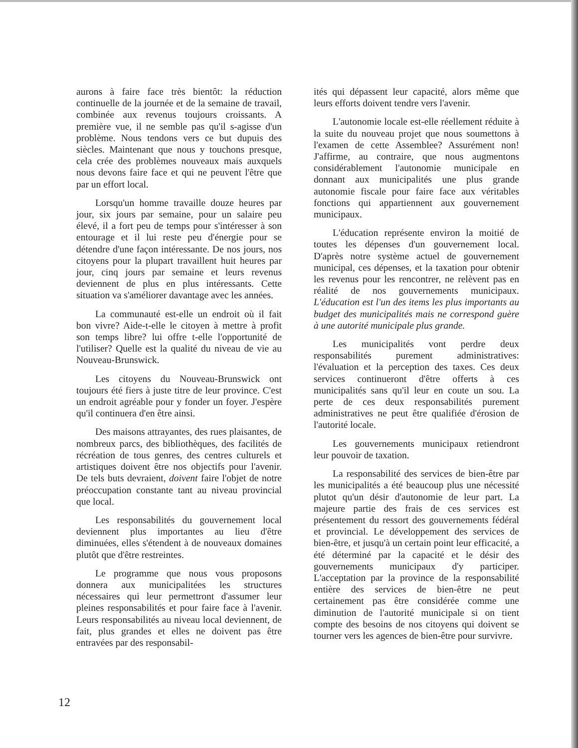aurons à faire face très bientôt: la réduction continuelle de la journée et de la semaine de travail, combinée aux revenus toujours croissants. A première vue, il ne semble pas qu'il s-agisse d'un problème. Nous tendons vers ce but dupuis des siècles. Maintenant que nous y touchons presque, cela crée des problèmes nouveaux mais auxquels nous devons faire face et qui ne peuvent l'être que par un effort local.
Lorsqu'un homme travaille douze heures par jour, six jours par semaine, pour un salaire peu élevé, il a fort peu de temps pour s'intéresser à son entourage et il lui reste peu d'énergie pour se détendre d'une façon intéressante. De nos jours, nos citoyens pour la plupart travaillent huit heures par jour, cinq jours par semaine et leurs revenus deviennent de plus en plus intéressants. Cette situation va s'améliorer davantage avec les années.
La communauté est-elle un endroit où il fait bon vivre? Aide-t-elle le citoyen à mettre à profit son temps libre? lui offre t-elle l'opportunité de l'utiliser? Quelle est la qualité du niveau de vie au Nouveau-Brunswick.
Les citoyens du Nouveau-Brunswick ont toujours été fiers à juste titre de leur province. C'est un endroit agréable pour y fonder un foyer. J'espère qu'il continuera d'en être ainsi.
Des maisons attrayantes, des rues plaisantes, de nombreux parcs, des bibliothèques, des facilités de récréation de tous genres, des centres culturels et artistiques doivent être nos objectifs pour l'avenir. De tels buts devraient, doivent faire l'objet de notre préoccupation constante tant au niveau provincial que local.
Les responsabilités du gouvernement local deviennent plus importantes au lieu d'être diminuées, elles s'étendent à de nouveaux domaines plutôt que d'être restreintes.
Le programme que nous vous proposons donnera aux municipalitées les structures nécessaires qui leur permettront d'assumer leur pleines responsabilités et pour faire face à l'avenir. Leurs responsabilités au niveau local deviennent, de fait, plus grandes et elles ne doivent pas être entravées par des responsabil-
ités qui dépassent leur capacité, alors même que leurs efforts doivent tendre vers l'avenir.
L'autonomie locale est-elle réellement réduite à la suite du nouveau projet que nous soumettons à l'examen de cette Assemblee? Assurément non! J'affirme, au contraire, que nous augmentons considérablement l'autonomie municipale en donnant aux municipalités une plus grande autonomie fiscale pour faire face aux véritables fonctions qui appartiennent aux gouvernement municipaux.
L'éducation représente environ la moitié de toutes les dépenses d'un gouvernement local. D'après notre système actuel de gouvernement municipal, ces dépenses, et la taxation pour obtenir les revenus pour les rencontrer, ne relèvent pas en réalité de nos gouvernements municipaux. L'éducation est l'un des items les plus importants au budget des municipalités mais ne correspond guère à une autorité municipale plus grande.
Les municipalités vont perdre deux responsabilités purement administratives: l'évaluation et la perception des taxes. Ces deux services continueront d'être offerts à ces municipalités sans qu'il leur en coute un sou. La perte de ces deux responsabilités purement administratives ne peut être qualifiée d'érosion de l'autorité locale.
Les gouvernements municipaux retiendront leur pouvoir de taxation.
La responsabilité des services de bien-être par les municipalités a été beaucoup plus une nécessité plutot qu'un désir d'autonomie de leur part. La majeure partie des frais de ces services est présentement du ressort des gouvernements fédéral et provincial. Le développement des services de bien-être, et jusqu'à un certain point leur efficacité, a été déterminé par la capacité et le désir des gouvernements municipaux d'y participer. L'acceptation par la province de la responsabilité entière des services de bien-être ne peut certainement pas être considérée comme une diminution de l'autorité municipale si on tient compte des besoins de nos citoyens qui doivent se tourner vers les agences de bien-être pour survivre.
12